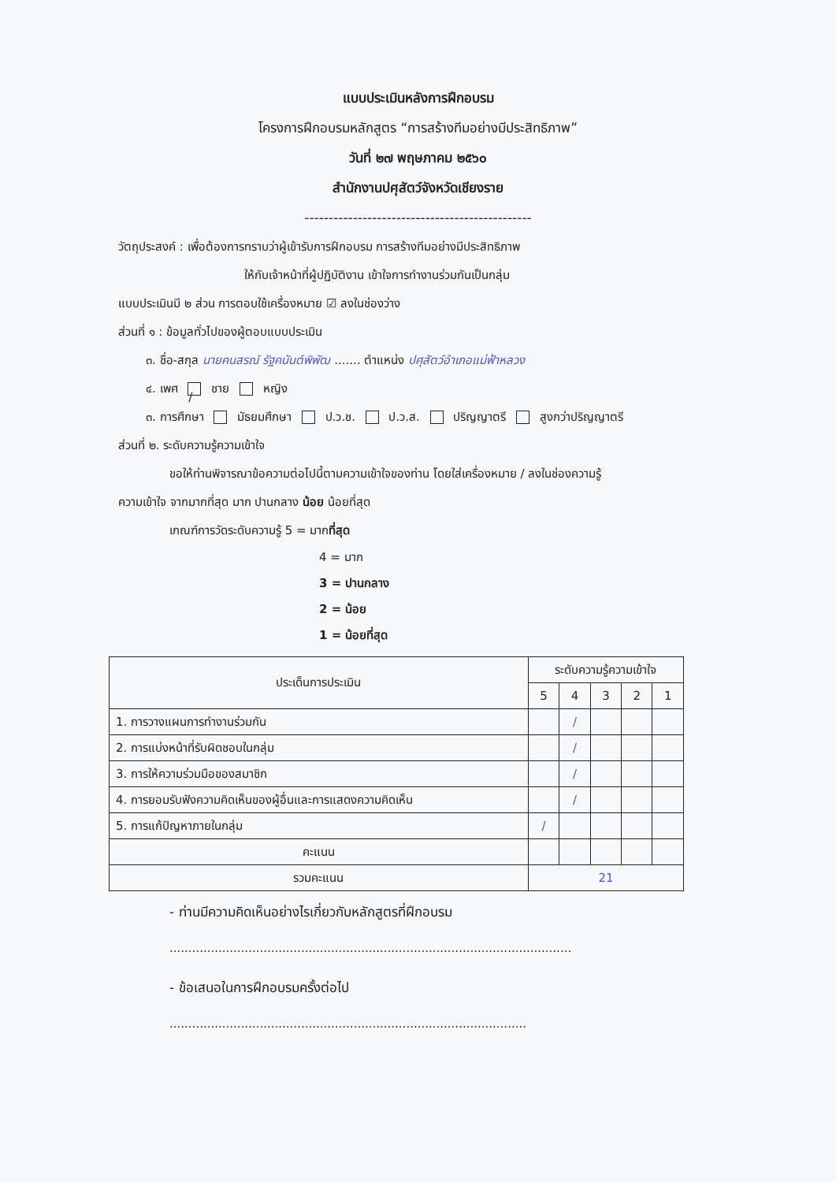แบบประเมินหลังการฝึกอบรม
โครงการฝึกอบรมหลักสูตร “การสร้างทีมอย่างมีประสิทธิภาพ”
วันที่ ๒๗ พฤษภาคม ๒๕๖๐
สำนักงานปศุสัตว์จังหวัดเชียงราย
-----------------------------------------------
วัตถุประสงค์ : เพื่อต้องการทราบว่าผู้เข้ารับการฝึกอบรม การสร้างทีมอย่างมีประสิทธิภาพ
ให้กับเจ้าหน้าที่ผู้ปฏิบัติงาน เข้าใจการทำงานร่วมกันเป็นกลุ่ม
แบบประเมินมี ๒ ส่วน การตอบใช้เครื่องหมาย ☑ ลงในช่องว่าง
ส่วนที่ ๑ : ข้อมูลทั่วไปของผู้ตอบแบบประเมิน
๓. ชื่อ-สกุล นายคนสรณ์ รัฐคนันต์พิพัฒ ....... ตำแหน่ง ปศุสัตว์อำเภอแม่ฟ้าหลวง
๔. เพศ / ชาย หญิง
๓. การศึกษา มัธยมศึกษา ป.ว.ช. ป.ว.ส. ปริญญาตรี สูงกว่าปริญญาตรี
ส่วนที่ ๒. ระดับความรู้ความเข้าใจ
ขอให้ท่านพิจารณาข้อความต่อไปนี้ตามความเข้าใจของท่าน โดยใส่เครื่องหมาย / ลงในช่องความรู้
ความเข้าใจ จากมากที่สุด มาก ปานกลาง น้อย น้อยที่สุด
เกณฑ์การวัดระดับความรู้ 5 = มากที่สุด
4 = มาก
3 = ปานกลาง
2 = น้อย
1 = น้อยที่สุด
| ประเด็นการประเมิน | ระดับความรู้ความเข้าใจ | | | | |
| --- | --- | --- | --- | --- | --- |
| | 5 | 4 | 3 | 2 | 1 |
| 1. การวางแผนการทำงานร่วมกัน | | / | | | |
| 2. การแบ่งหน้าที่รับผิดชอบในกลุ่ม | | / | | | |
| 3. การให้ความร่วมมือของสมาชิก | | / | | | |
| 4. การยอมรับฟังความคิดเห็นของผู้อื่นและการแสดงความคิดเห็น | | / | | | |
| 5. การแก้ปัญหาภายในกลุ่ม | / | | | | |
| คะแนน | | | | | |
| รวมคะแนน | 21 | | | | |
- ท่านมีความคิดเห็นอย่างไรเกี่ยวกับหลักสูตรที่ฝึกอบรม
...........................................................................................................
- ข้อเสนอในการฝึกอบรมครั้งต่อไป
...............................................................................................